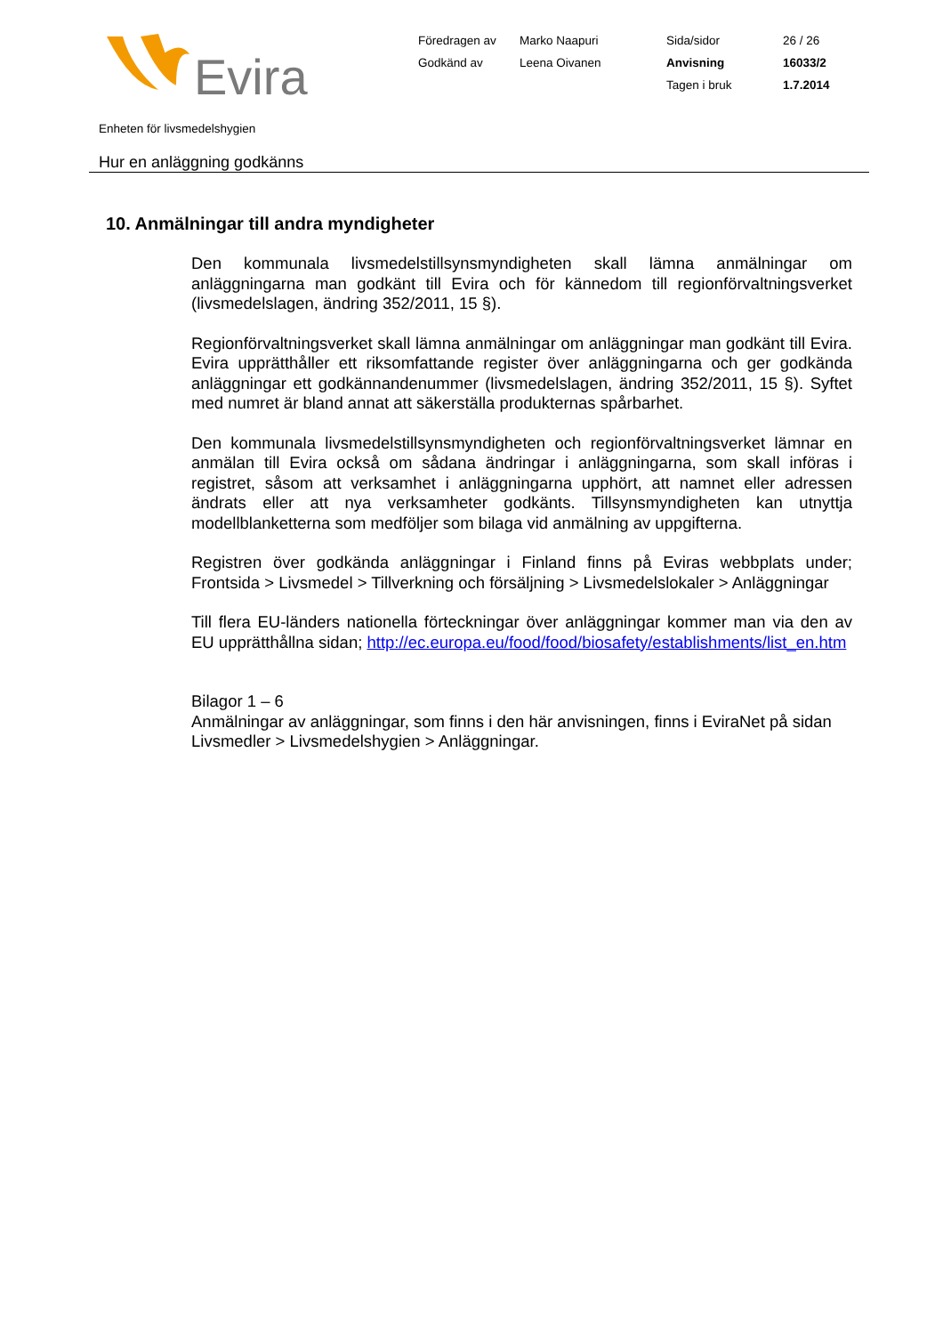Evira
Föredragen av
Marko Naapuri
Sida/sidor
26 / 26
Godkänd av
Leena Oivanen
Anvisning
16033/2
Tagen i bruk
1.7.2014
Enheten för livsmedelshygien
Hur en anläggning godkänns
10. Anmälningar till andra myndigheter
Den kommunala livsmedelstillsynsmyndigheten skall lämna anmälningar om anläggningarna man godkänt till Evira och för kännedom till regionförvaltningsverket (livsmedelslagen, ändring 352/2011, 15 §).
Regionförvaltningsverket skall lämna anmälningar om anläggningar man godkänt till Evira. Evira upprätthåller ett riksomfattande register över anläggningarna och ger godkända anläggningar ett godkännandenummer (livsmedelslagen, ändring 352/2011, 15 §). Syftet med numret är bland annat att säkerställa produkternas spårbarhet.
Den kommunala livsmedelstillsynsmyndigheten och regionförvaltningsverket lämnar en anmälan till Evira också om sådana ändringar i anläggningarna, som skall införas i registret, såsom att verksamhet i anläggningarna upphört, att namnet eller adressen ändrats eller att nya verksamheter godkänts. Tillsynsmyndigheten kan utnyttja modellblanketterna som medföljer som bilaga vid anmälning av uppgifterna.
Registren över godkända anläggningar i Finland finns på Eviras webbplats under; Frontsida > Livsmedel > Tillverkning och försäljning > Livsmedelslokaler > Anläggningar
Till flera EU-länders nationella förteckningar över anläggningar kommer man via den av EU upprätthållna sidan; http://ec.europa.eu/food/food/biosafety/establishments/list_en.htm
Bilagor 1 – 6
Anmälningar av anläggningar, som finns i den här anvisningen, finns i EviraNet på sidan Livsmedler > Livsmedelshygien > Anläggningar.